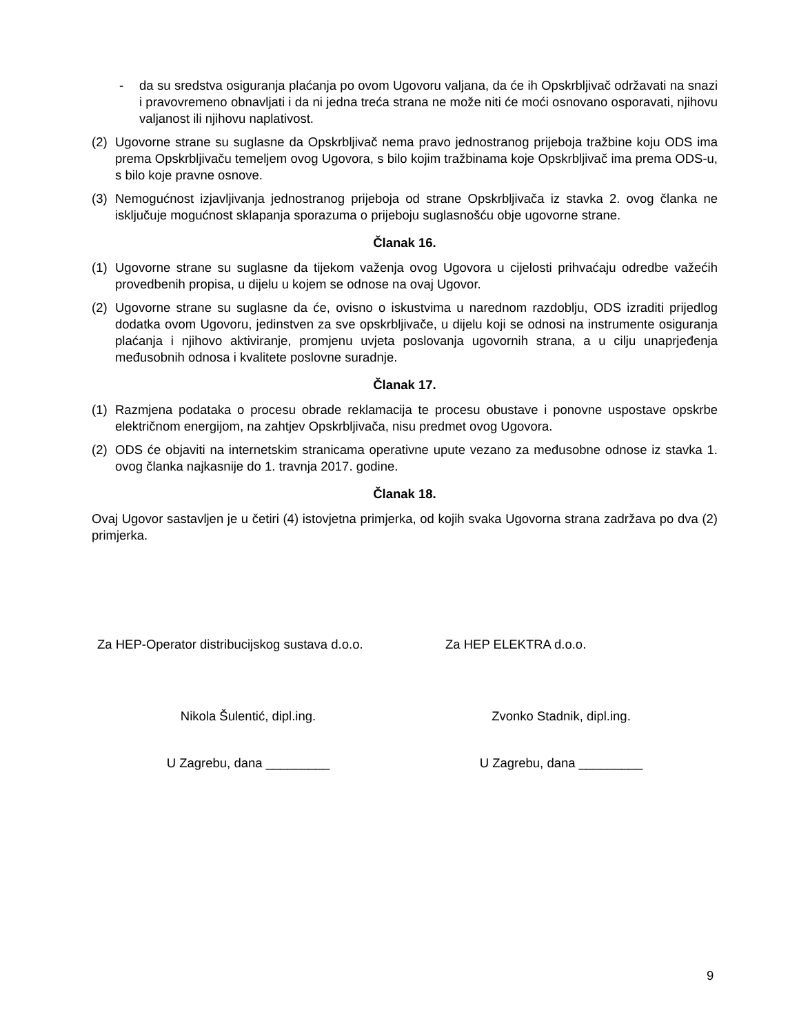- da su sredstva osiguranja plaćanja po ovom Ugovoru valjana, da će ih Opskrbljivač održavati na snazi i pravovremeno obnavljati i da ni jedna treća strana ne može niti će moći osnovano osporavati, njihovu valjanost ili njihovu naplativost.
(2) Ugovorne strane su suglasne da Opskrbljivač nema pravo jednostranog prijeboja tražbine koju ODS ima prema Opskrbljivaču temeljem ovog Ugovora, s bilo kojim tražbinama koje Opskrbljivač ima prema ODS-u, s bilo koje pravne osnove.
(3) Nemogućnost izjavljivanja jednostranog prijeboja od strane Opskrbljivača iz stavka 2. ovog članka ne isključuje mogućnost sklapanja sporazuma o prijeboju suglasnošću obje ugovorne strane.
Članak 16.
(1) Ugovorne strane su suglasne da tijekom važenja ovog Ugovora u cijelosti prihvaćaju odredbe važećih provedbenih propisa, u dijelu u kojem se odnose na ovaj Ugovor.
(2) Ugovorne strane su suglasne da će, ovisno o iskustvima u narednom razdoblju, ODS izraditi prijedlog dodatka ovom Ugovoru, jedinstven za sve opskrbljivače, u dijelu koji se odnosi na instrumente osiguranja plaćanja i njihovo aktiviranje, promjenu uvjeta poslovanja ugovornih strana, a u cilju unaprjeđenja međusobnih odnosa i kvalitete poslovne suradnje.
Članak 17.
(1) Razmjena podataka o procesu obrade reklamacija te procesu obustave i ponovne uspostave opskrbe električnom energijom, na zahtjev Opskrbljivača, nisu predmet ovog Ugovora.
(2) ODS će objaviti na internetskim stranicama operativne upute vezano za međusobne odnose iz stavka 1. ovog članka najkasnije do 1. travnja 2017. godine.
Članak 18.
Ovaj Ugovor sastavljen je u četiri (4) istovjetna primjerka, od kojih svaka Ugovorna strana zadržava po dva (2) primjerka.
Za HEP-Operator distribucijskog sustava d.o.o.
Za HEP ELEKTRA d.o.o.
Nikola Šulentić, dipl.ing. Zvonko Stadnik, dipl.ing.
U Zagrebu, dana _________ U Zagrebu, dana _________
9